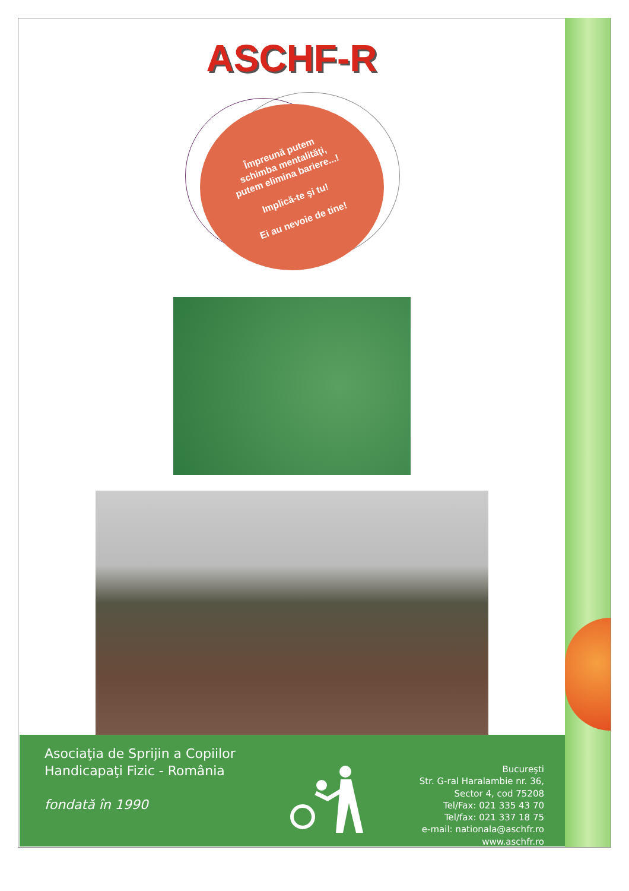ASCHF-R
Împreună putem
schimba mentalităţi,
putem elimina bariere...!
Implică-te şi tu!
Ei au nevoie de tine!
Asociaţia de Sprijin a Copiilor
Handicapaţi Fizic - România
fondată în 1990
Bucureşti
Str. G-ral Haralambie nr. 36,
Sector 4, cod 75208
Tel/Fax: 021 335 43 70
Tel/fax: 021 337 18 75
e-mail: nationala@aschfr.ro
www.aschfr.ro